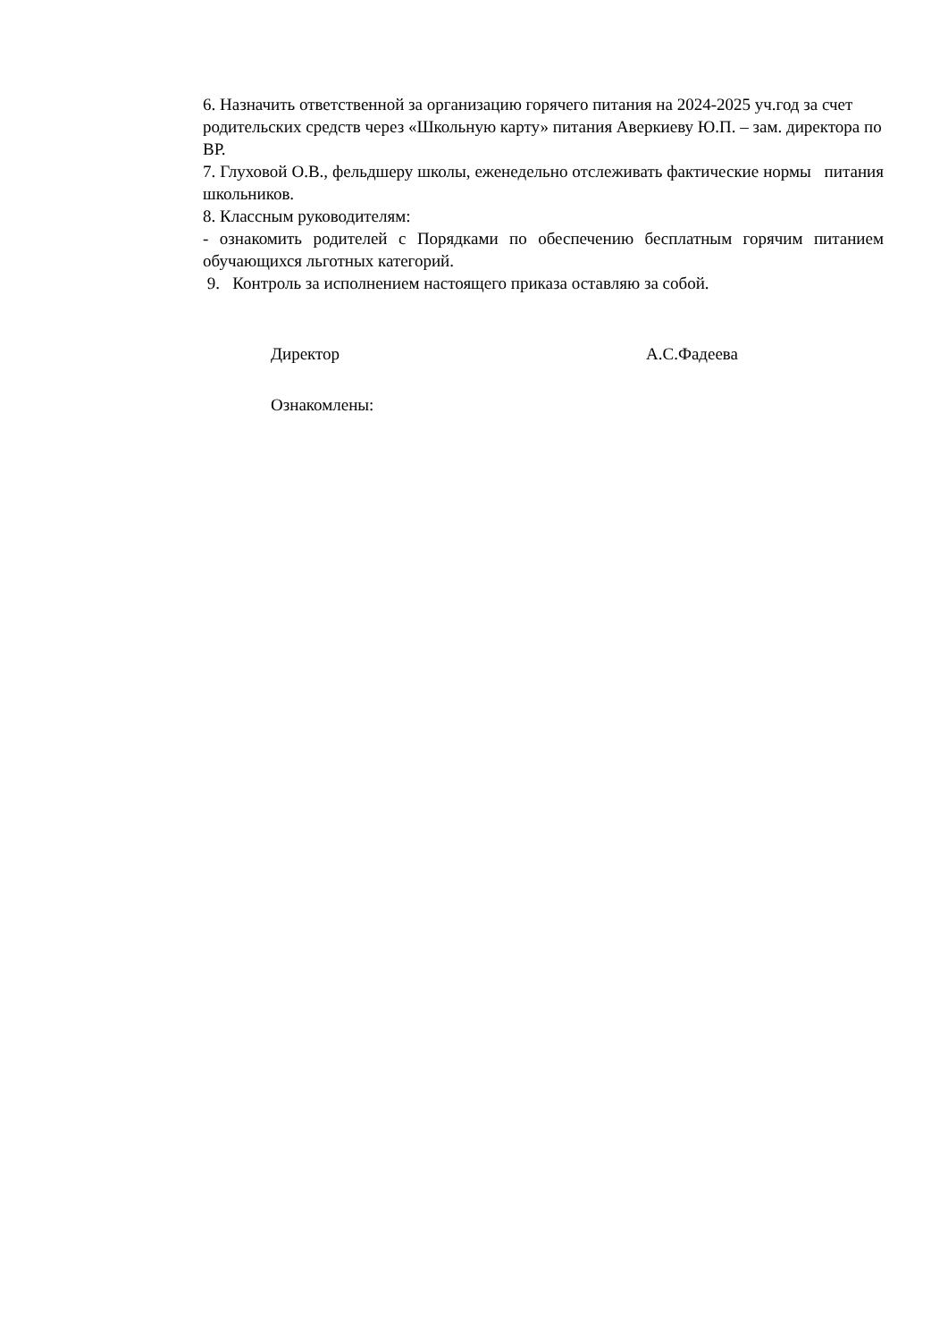6. Назначить ответственной за организацию горячего питания на 2024-2025 уч.год за счет родительских средств через «Школьную карту» питания Аверкиеву Ю.П. – зам. директора по ВР.
7. Глуховой О.В., фельдшеру школы, еженедельно отслеживать фактические нормы питания школьников.
8. Классным руководителям:
- ознакомить родителей с Порядками по обеспечению бесплатным горячим питанием обучающихся льготных категорий.
9. Контроль за исполнением настоящего приказа оставляю за собой.
Директор А.С.Фадеева
Ознакомлены: